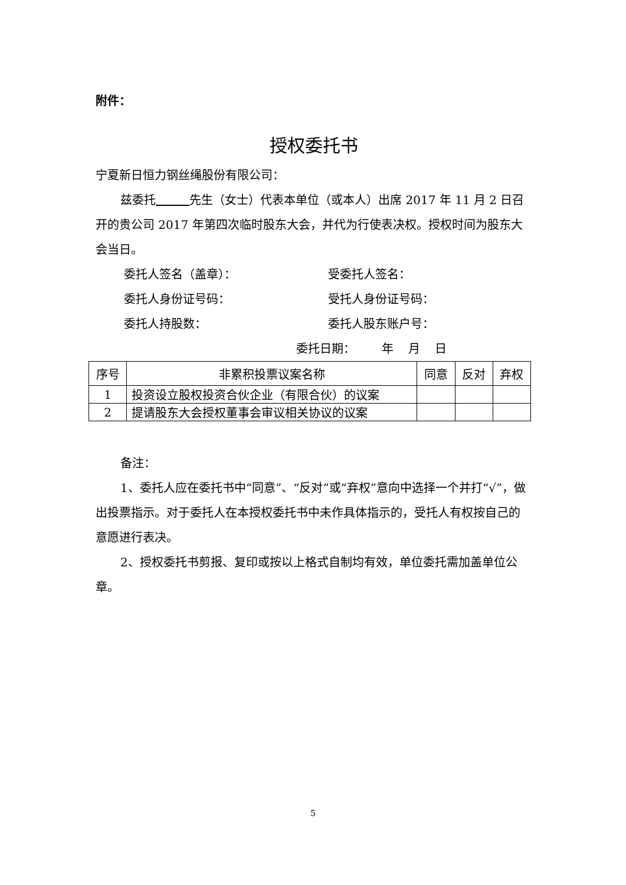附件：
授权委托书
宁夏新日恒力钢丝绳股份有限公司：
兹委托 先生（女士）代表本单位（或本人）出席 2017 年 11 月 2 日召开的贵公司 2017 年第四次临时股东大会，并代为行使表决权。授权时间为股东大会当日。
委托人签名（盖章）： 受委托人签名：
委托人身份证号码： 受托人身份证号码：
委托人持股数： 委托人股东账户号：
委托日期： 年 月 日
| 序号 | 非累积投票议案名称 | 同意 | 反对 | 弃权 |
| --- | --- | --- | --- | --- |
| 1 | 投资设立股权投资合伙企业（有限合伙）的议案 | | | |
| 2 | 提请股东大会授权董事会审议相关协议的议案 | | | |
备注：
1、委托人应在委托书中“同意”、“反对”或“弃权”意向中选择一个并打“√”，做出投票指示。对于委托人在本授权委托书中未作具体指示的，受托人有权按自己的意愿进行表决。
2、授权委托书剪报、复印或按以上格式自制均有效，单位委托需加盖单位公章。
5